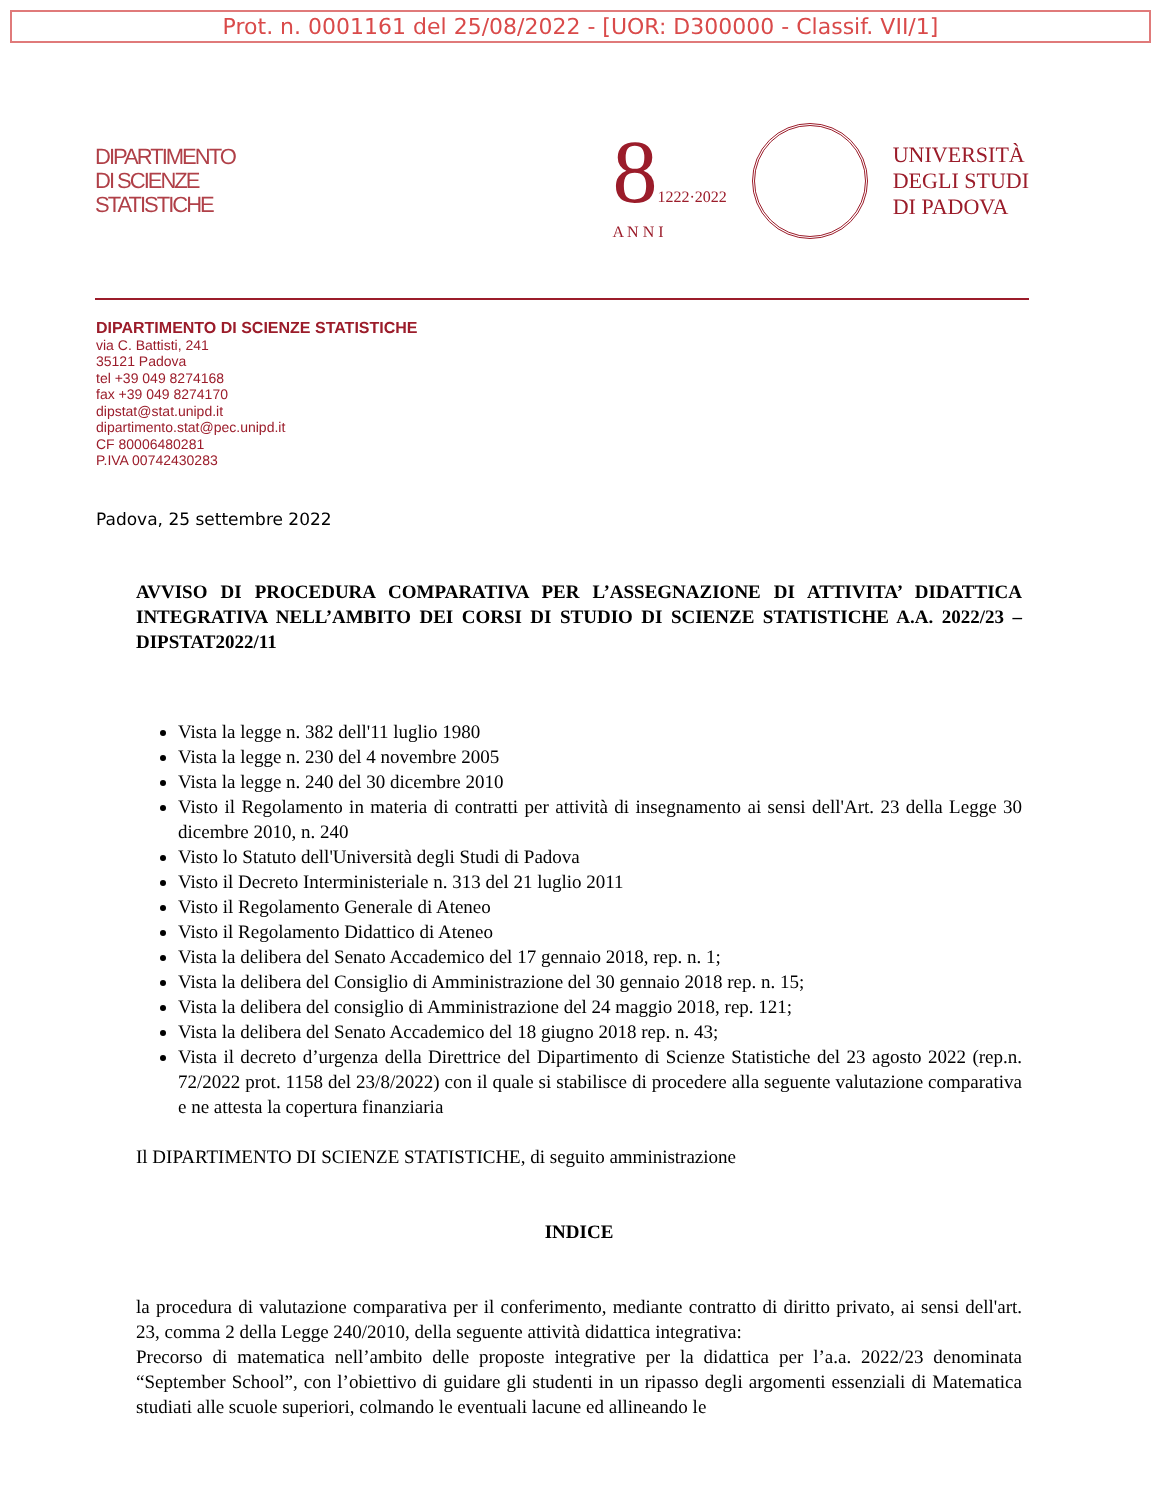Prot. n. 0001161 del 25/08/2022 - [UOR: D300000 - Classif. VII/1]
DIPARTIMENTO
DI SCIENZE
STATISTICHE
81222·2022
A N N I
UNIVERSITÀ
DEGLI STUDI
DI PADOVA
DIPARTIMENTO DI SCIENZE STATISTICHE
via C. Battisti, 241
35121 Padova
tel +39 049 8274168
fax +39 049 8274170
dipstat@stat.unipd.it
dipartimento.stat@pec.unipd.it
CF 80006480281
P.IVA 00742430283
Padova, 25 settembre 2022
AVVISO DI PROCEDURA COMPARATIVA PER L’ASSEGNAZIONE DI ATTIVITA’ DIDATTICA INTEGRATIVA NELL’AMBITO DEI CORSI DI STUDIO DI SCIENZE STATISTICHE A.A. 2022/23 – DIPSTAT2022/11
Vista la legge n. 382 dell'11 luglio 1980
Vista la legge n. 230 del 4 novembre 2005
Vista la legge n. 240 del 30 dicembre 2010
Visto il Regolamento in materia di contratti per attività di insegnamento ai sensi dell'Art. 23 della Legge 30 dicembre 2010, n. 240
Visto lo Statuto dell'Università degli Studi di Padova
Visto il Decreto Interministeriale n. 313 del 21 luglio 2011
Visto il Regolamento Generale di Ateneo
Visto il Regolamento Didattico di Ateneo
Vista la delibera del Senato Accademico del 17 gennaio 2018, rep. n. 1;
Vista la delibera del Consiglio di Amministrazione del 30 gennaio 2018 rep. n. 15;
Vista la delibera del consiglio di Amministrazione del 24 maggio 2018, rep. 121;
Vista la delibera del Senato Accademico del 18 giugno 2018 rep. n. 43;
Vista il decreto d’urgenza della Direttrice del Dipartimento di Scienze Statistiche del 23 agosto 2022 (rep.n. 72/2022 prot. 1158 del 23/8/2022) con il quale si stabilisce di procedere alla seguente valutazione comparativa e ne attesta la copertura finanziaria
Il DIPARTIMENTO DI SCIENZE STATISTICHE, di seguito amministrazione
INDICE
la procedura di valutazione comparativa per il conferimento, mediante contratto di diritto privato, ai sensi dell'art. 23, comma 2 della Legge 240/2010, della seguente attività didattica integrativa:
Precorso di matematica nell’ambito delle proposte integrative per la didattica per l’a.a. 2022/23 denominata “September School”, con l’obiettivo di guidare gli studenti in un ripasso degli argomenti essenziali di Matematica studiati alle scuole superiori, colmando le eventuali lacune ed allineando le